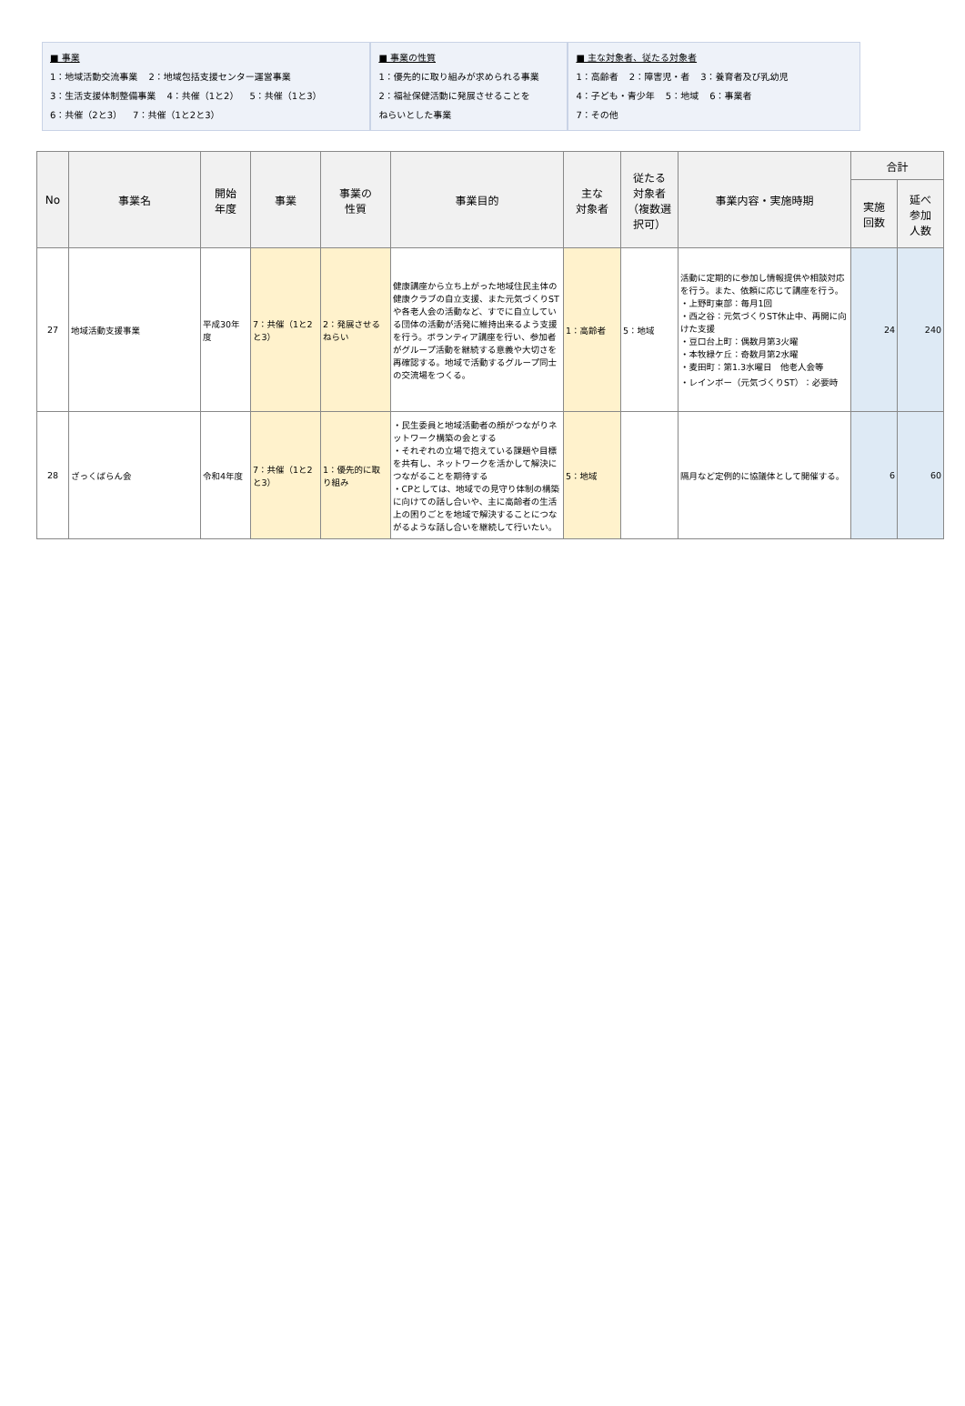■ 事業
1：地域活動交流事業 2：地域包括支援センター運営事業
3：生活支援体制整備事業 4：共催（1と2） 5：共催（1と3）
6：共催（2と3） 7：共催（1と2と3）
■ 事業の性質
1：優先的に取り組みが求められる事業
2：福祉保健活動に発展させることを
ねらいとした事業
■ 主な対象者、従たる対象者
1：高齢者 2：障害児・者 3：養育者及び乳幼児
4：子ども・青少年 5：地域 6：事業者
7：その他
| No | 事業名 | 開始 年度 | 事業 | 事業の 性質 | 事業目的 | 主な 対象者 | 従たる 対象者 （複数選択可） | 事業内容・実施時期 | 合計 | |
| --- | --- | --- | --- | --- | --- | --- | --- | --- | --- | --- |
| | | | | | | | | | 実施 回数 | 延べ 参加 人数 |
| 27 | 地域活動支援事業 | 平成30年度 | 7：共催（1と2と3） | 2：発展させるねらい | 健康講座から立ち上がった地域住民主体の健康クラブの自立支援、また元気づくりSTや各老人会の活動など、すでに自立している団体の活動が活発に維持出来るよう支援を行う。ボランティア講座を行い、参加者がグループ活動を継続する意義や大切さを再確認する。地域で活動するグループ同士の交流場をつくる。 | 1：高齢者 | 5：地域 | 活動に定期的に参加し情報提供や相談対応を行う。また、依頼に応じて講座を行う。 ・上野町東部：毎月1回 ・西之谷：元気づくりST休止中、再開に向けた支援 ・豆口台上町：偶数月第3火曜 ・本牧緑ケ丘：奇数月第2水曜 ・麦田町：第1.3水曜日 他老人会等 ・レインボー（元気づくりST）：必要時 | 24 | 240 |
| 28 | ざっくばらん会 | 令和4年度 | 7：共催（1と2と3） | 1：優先的に取り組み | ・民生委員と地域活動者の顔がつながりネットワーク構築の会とする ・それぞれの立場で抱えている課題や目標を共有し、ネットワークを活かして解決につながることを期待する ・CPとしては、地域での見守り体制の構築に向けての話し合いや、主に高齢者の生活上の困りごとを地域で解決することにつながるような話し合いを継続して行いたい。 | 5：地域 | | 隔月など定例的に協議体として開催する。 | 6 | 60 |